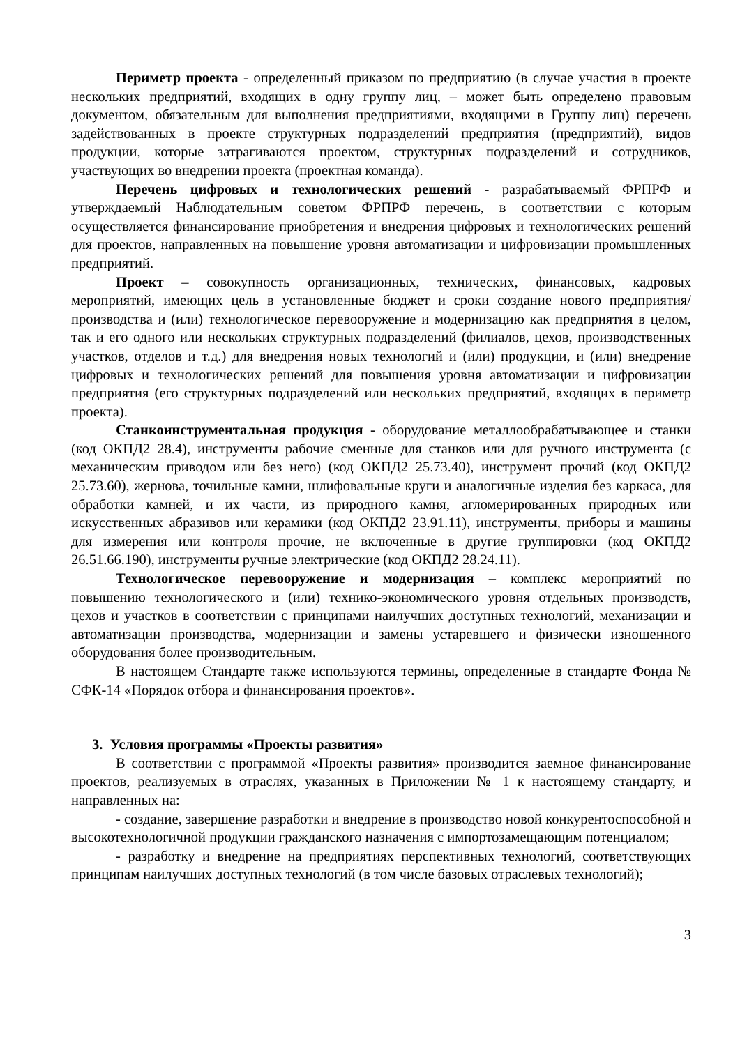Периметр проекта - определенный приказом по предприятию (в случае участия в проекте нескольких предприятий, входящих в одну группу лиц, – может быть определено правовым документом, обязательным для выполнения предприятиями, входящими в Группу лиц) перечень задействованных в проекте структурных подразделений предприятия (предприятий), видов продукции, которые затрагиваются проектом, структурных подразделений и сотрудников, участвующих во внедрении проекта (проектная команда).
Перечень цифровых и технологических решений - разрабатываемый ФРПРФ и утверждаемый Наблюдательным советом ФРПРФ перечень, в соответствии с которым осуществляется финансирование приобретения и внедрения цифровых и технологических решений для проектов, направленных на повышение уровня автоматизации и цифровизации промышленных предприятий.
Проект – совокупность организационных, технических, финансовых, кадровых мероприятий, имеющих цель в установленные бюджет и сроки создание нового предприятия/производства и (или) технологическое перевооружение и модернизацию как предприятия в целом, так и его одного или нескольких структурных подразделений (филиалов, цехов, производственных участков, отделов и т.д.) для внедрения новых технологий и (или) продукции, и (или) внедрение цифровых и технологических решений для повышения уровня автоматизации и цифровизации предприятия (его структурных подразделений или нескольких предприятий, входящих в периметр проекта).
Станкоинструментальная продукция - оборудование металлообрабатывающее и станки (код ОКПД2 28.4), инструменты рабочие сменные для станков или для ручного инструмента (с механическим приводом или без него) (код ОКПД2 25.73.40), инструмент прочий (код ОКПД2 25.73.60), жернова, точильные камни, шлифовальные круги и аналогичные изделия без каркаса, для обработки камней, и их части, из природного камня, агломерированных природных или искусственных абразивов или керамики (код ОКПД2 23.91.11), инструменты, приборы и машины для измерения или контроля прочие, не включенные в другие группировки (код ОКПД2 26.51.66.190), инструменты ручные электрические (код ОКПД2 28.24.11).
Технологическое перевооружение и модернизация – комплекс мероприятий по повышению технологического и (или) технико-экономического уровня отдельных производств, цехов и участков в соответствии с принципами наилучших доступных технологий, механизации и автоматизации производства, модернизации и замены устаревшего и физически изношенного оборудования более производительным.
В настоящем Стандарте также используются термины, определенные в стандарте Фонда № СФК-14 «Порядок отбора и финансирования проектов».
3. Условия программы «Проекты развития»
В соответствии с программой «Проекты развития» производится заемное финансирование проектов, реализуемых в отраслях, указанных в Приложении № 1 к настоящему стандарту, и направленных на:
- создание, завершение разработки и внедрение в производство новой конкурентоспособной и высокотехнологичной продукции гражданского назначения с импортозамещающим потенциалом;
- разработку и внедрение на предприятиях перспективных технологий, соответствующих принципам наилучших доступных технологий (в том числе базовых отраслевых технологий);
3